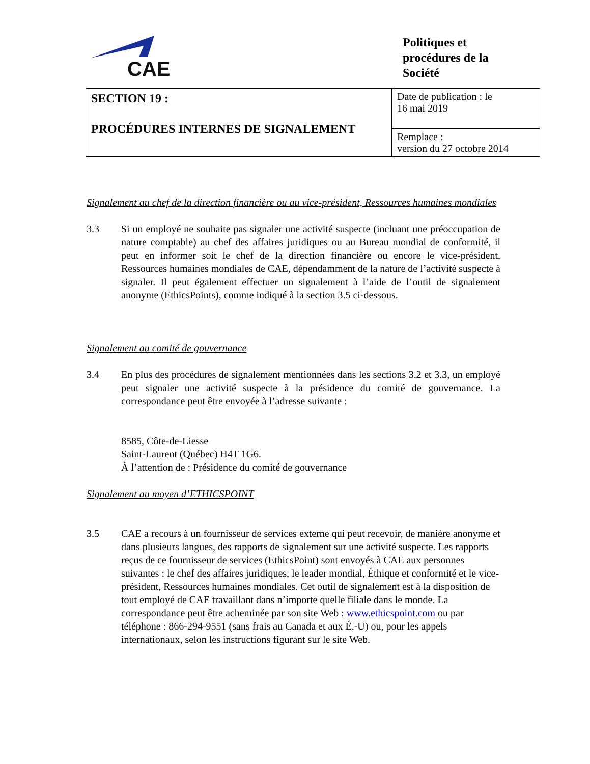CAE
Politiques et
procédures de la
Société
| SECTION 19 : PROCÉDURES INTERNES DE SIGNALEMENT | Date de publication : le 16 mai 2019 |
| | Remplace : version du 27 octobre 2014 |
Signalement au chef de la direction financière ou au vice-président, Ressources humaines mondiales
3.3 Si un employé ne souhaite pas signaler une activité suspecte (incluant une préoccupation de nature comptable) au chef des affaires juridiques ou au Bureau mondial de conformité, il peut en informer soit le chef de la direction financière ou encore le vice-président, Ressources humaines mondiales de CAE, dépendamment de la nature de l’activité suspecte à signaler. Il peut également effectuer un signalement à l’aide de l’outil de signalement anonyme (EthicsPoints), comme indiqué à la section 3.5 ci-dessous.
Signalement au comité de gouvernance
3.4 En plus des procédures de signalement mentionnées dans les sections 3.2 et 3.3, un employé peut signaler une activité suspecte à la présidence du comité de gouvernance. La correspondance peut être envoyée à l’adresse suivante :
8585, Côte-de-Liesse
Saint-Laurent (Québec) H4T 1G6.
À l’attention de : Présidence du comité de gouvernance
Signalement au moyen d’ETHICSPOINT
3.5 CAE a recours à un fournisseur de services externe qui peut recevoir, de manière anonyme et dans plusieurs langues, des rapports de signalement sur une activité suspecte. Les rapports reçus de ce fournisseur de services (EthicsPoint) sont envoyés à CAE aux personnes suivantes : le chef des affaires juridiques, le leader mondial, Éthique et conformité et le vice-président, Ressources humaines mondiales. Cet outil de signalement est à la disposition de tout employé de CAE travaillant dans n’importe quelle filiale dans le monde. La correspondance peut être acheminée par son site Web : www.ethicspoint.com ou par téléphone : 866-294-9551 (sans frais au Canada et aux É.-U) ou, pour les appels internationaux, selon les instructions figurant sur le site Web.